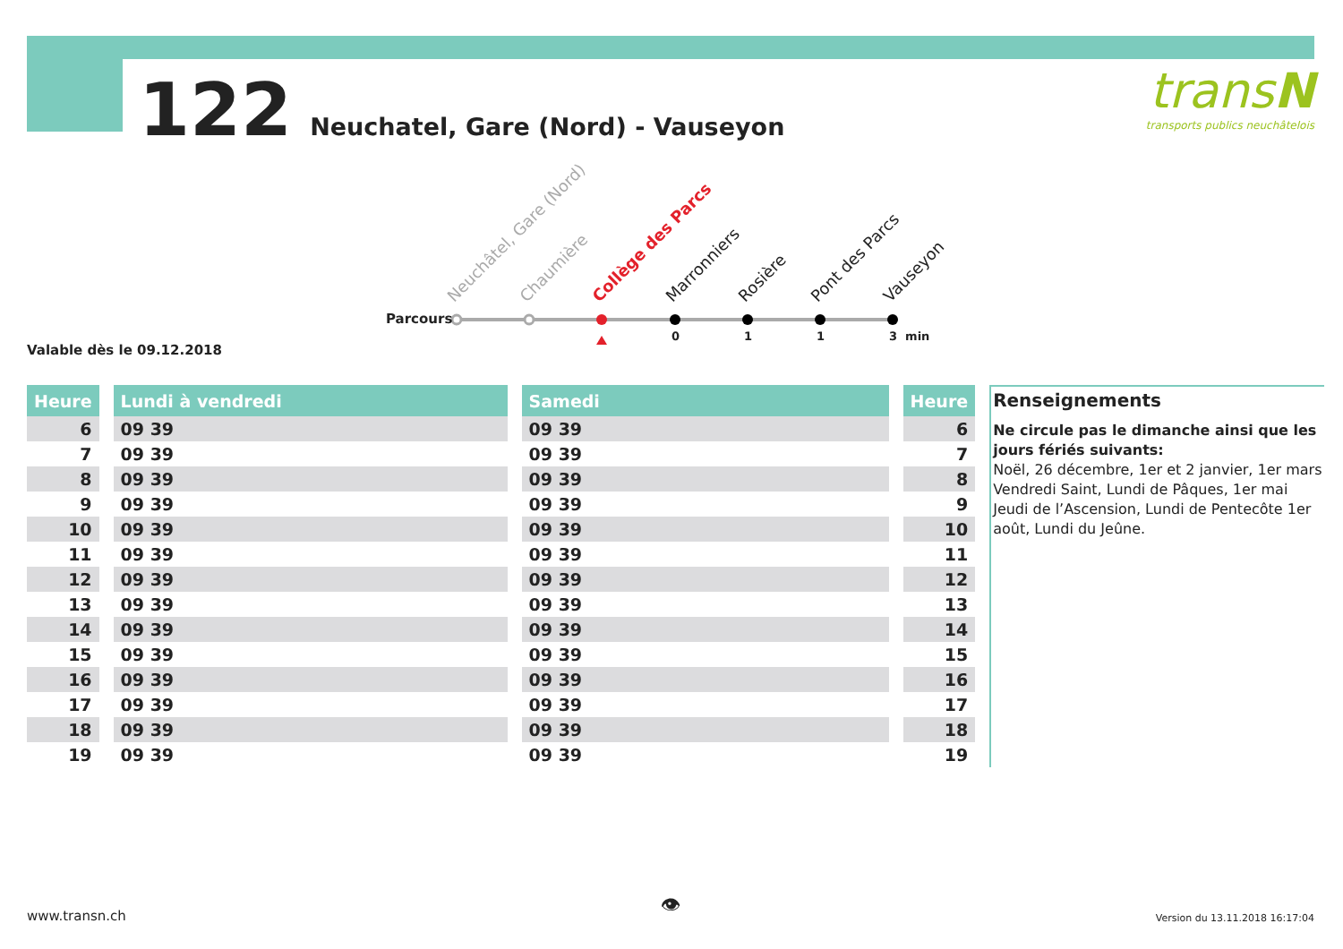122 Neuchatel, Gare (Nord) - Vauseyon
transN
transports publics neuchâtelois
Parcours
Neuchâtel, Gare (Nord) Chaumière Collège des Parcs Marronniers Rosière Pont des Parcs Vauseyon
0 1 1 3 min
Valable dès le 09.12.2018
| Heure |
| --- |
| 6 |
| 7 |
| 8 |
| 9 |
| 10 |
| 11 |
| 12 |
| 13 |
| 14 |
| 15 |
| 16 |
| 17 |
| 18 |
| 19 |
| Lundi à vendredi |
| --- |
| 09 39 |
| 09 39 |
| 09 39 |
| 09 39 |
| 09 39 |
| 09 39 |
| 09 39 |
| 09 39 |
| 09 39 |
| 09 39 |
| 09 39 |
| 09 39 |
| 09 39 |
| 09 39 |
| Samedi |
| --- |
| 09 39 |
| 09 39 |
| 09 39 |
| 09 39 |
| 09 39 |
| 09 39 |
| 09 39 |
| 09 39 |
| 09 39 |
| 09 39 |
| 09 39 |
| 09 39 |
| 09 39 |
| 09 39 |
| Heure |
| --- |
| 6 |
| 7 |
| 8 |
| 9 |
| 10 |
| 11 |
| 12 |
| 13 |
| 14 |
| 15 |
| 16 |
| 17 |
| 18 |
| 19 |
Renseignements
Ne circule pas le dimanche ainsi que les jours fériés suivants:
Noël, 26 décembre, 1er et 2 janvier, 1er mars Vendredi Saint, Lundi de Pâques, 1er mai Jeudi de l’Ascension, Lundi de Pentecôte 1er août, Lundi du Jeûne.
www.transn.ch 👁 Version du 13.11.2018 16:17:04